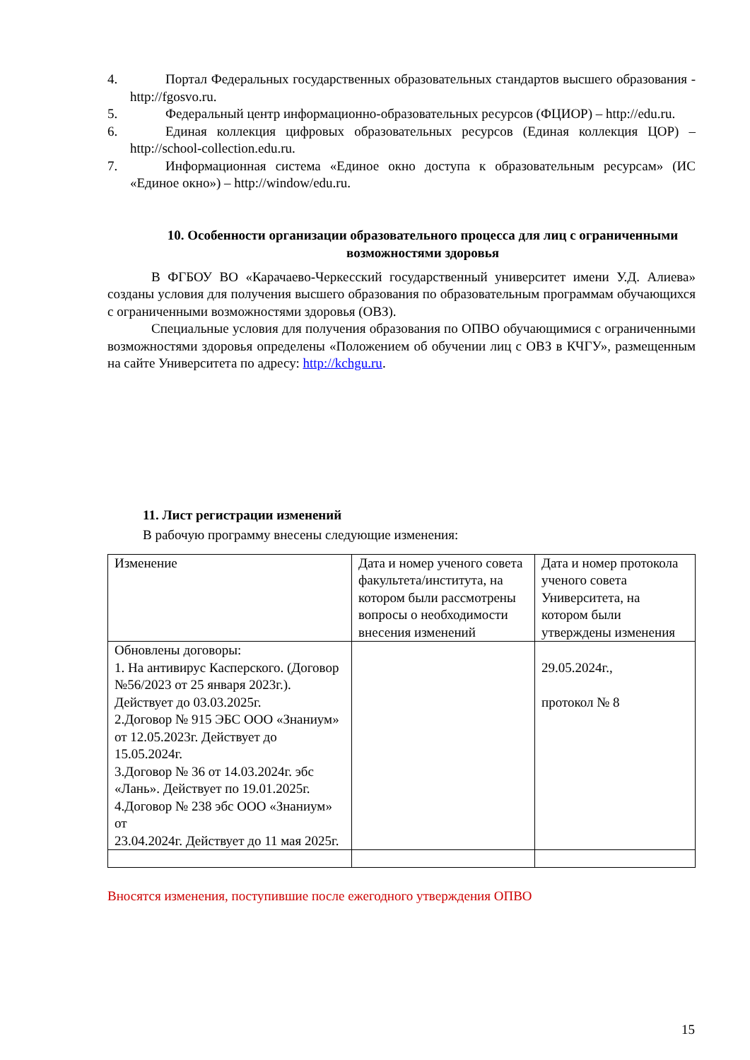4. Портал Федеральных государственных образовательных стандартов высшего образования - http://fgosvo.ru.
5. Федеральный центр информационно-образовательных ресурсов (ФЦИОР) – http://edu.ru.
6. Единая коллекция цифровых образовательных ресурсов (Единая коллекция ЦОР) – http://school-collection.edu.ru.
7. Информационная система «Единое окно доступа к образовательным ресурсам» (ИС «Единое окно») – http://window/edu.ru.
10. Особенности организации образовательного процесса для лиц с ограниченными возможностями здоровья
В ФГБОУ ВО «Карачаево-Черкесский государственный университет имени У.Д. Алиева» созданы условия для получения высшего образования по образовательным программам обучающихся с ограниченными возможностями здоровья (ОВЗ).
Специальные условия для получения образования по ОПВО обучающимися с ограниченными возможностями здоровья определены «Положением об обучении лиц с ОВЗ в КЧГУ», размещенным на сайте Университета по адресу: http://kchgu.ru.
11. Лист регистрации изменений
В рабочую программу внесены следующие изменения:
| Изменение | Дата и номер ученого совета факультета/института, на котором были рассмотрены вопросы о необходимости внесения изменений | Дата и номер протокола ученого совета Университета, на котором были утверждены изменения |
| Обновлены договоры: 1. На антивирус Касперского. (Договор №56/2023 от 25 января 2023г.). Действует до 03.03.2025г. 2.Договор № 915 ЭБС ООО «Знаниум» от 12.05.2023г. Действует до 15.05.2024г. 3.Договор № 36 от 14.03.2024г. эбс «Лань». Действует по 19.01.2025г. 4.Договор № 238 эбс ООО «Знаниум» от 23.04.2024г. Действует до 11 мая 2025г. | | 29.05.2024г., протокол № 8 |
Вносятся изменения, поступившие после ежегодного утверждения ОПВО
15